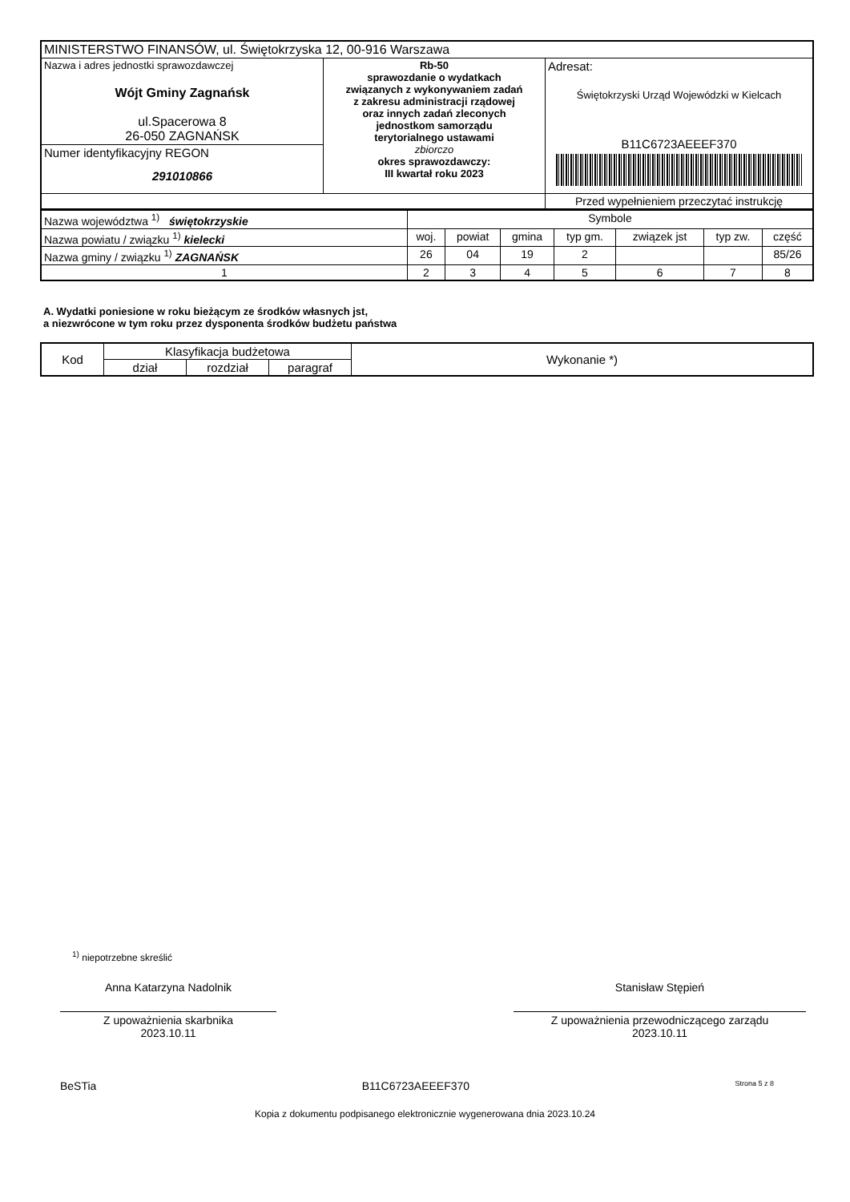| MINISTERSTWO FINANSÓW, ul. Świętokrzyska 12, 00-916 Warszawa | | |
| Nazwa i adres jednostki sprawozdawczej Wójt Gminy Zagnańsk ul.Spacerowa 8 26-050 ZAGNAŃSK | Rb-50 sprawozdanie o wydatkach związanych z wykonywaniem zadań z zakresu administracji rządowej oraz innych zadań zleconych jednostkom samorządu terytorialnego ustawami zbiorczo okres sprawozdawczy: III kwartał roku 2023 | Adresat: Świętokrzyski Urząd Wojewódzki w Kielcach B11C6723AEEEF370 |
| Numer identyfikacyjny REGON 291010866 | | |
| | | Przed wypełnieniem przeczytać instrukcję |
| Nazwa województwa <sup>1)</sup> świętokrzyskie | Symbole | | | | | | |
| Nazwa powiatu / związku <sup>1)</sup> kielecki | woj. | powiat | gmina | typ gm. | związek jst | typ zw. | część |
| Nazwa gminy / związku <sup>1)</sup> ZAGNAŃSK | 26 | 04 | 19 | 2 | | | 85/26 |
| 1 | 2 | 3 | 4 | 5 | 6 | 7 | 8 |
A. Wydatki poniesione w roku bieżącym ze środków własnych jst,
a niezwrócone w tym roku przez dysponenta środków budżetu państwa
| Kod | Klasyfikacja budżetowa | | | Wykonanie *) |
| | dział | rozdział | paragraf | |
<sup>1)</sup> niepotrzebne skreślić
Anna Katarzyna Nadolnik
Z upoważnienia skarbnika
2023.10.11
Stanisław Stępień
Z upoważnienia przewodniczącego zarządu
2023.10.11
BeSTia B11C6723AEEEF370 Strona 5 z 8
Kopia z dokumentu podpisanego elektronicznie wygenerowana dnia 2023.10.24